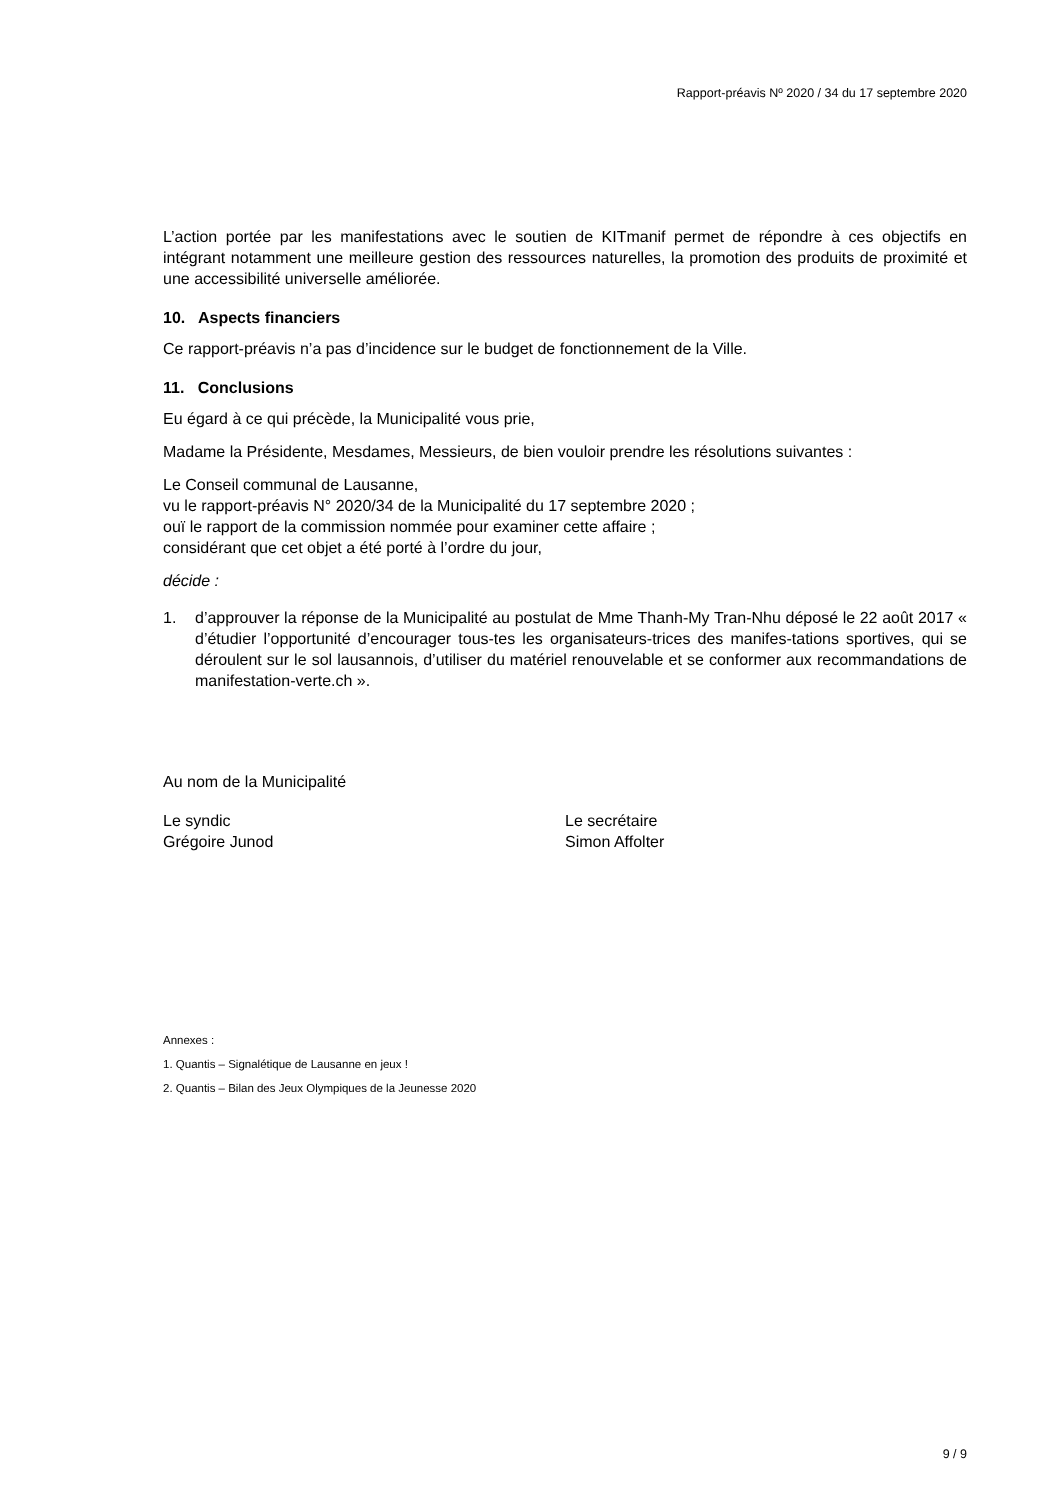Rapport-préavis Nº 2020 / 34 du 17 septembre 2020
L’action portée par les manifestations avec le soutien de KITmanif permet de répondre à ces objectifs en intégrant notamment une meilleure gestion des ressources naturelles, la promotion des produits de proximité et une accessibilité universelle améliorée.
10. Aspects financiers
Ce rapport-préavis n’a pas d’incidence sur le budget de fonctionnement de la Ville.
11. Conclusions
Eu égard à ce qui précède, la Municipalité vous prie,
Madame la Présidente, Mesdames, Messieurs, de bien vouloir prendre les résolutions suivantes :
Le Conseil communal de Lausanne,
vu le rapport-préavis N° 2020/34 de la Municipalité du 17 septembre 2020 ;
ouï le rapport de la commission nommée pour examiner cette affaire ;
considérant que cet objet a été porté à l’ordre du jour,
décide :
1. d’approuver la réponse de la Municipalité au postulat de Mme Thanh-My Tran-Nhu déposé le 22 août 2017 « d’étudier l’opportunité d’encourager tous-tes les organisateurs-trices des manifes-tations sportives, qui se déroulent sur le sol lausannois, d’utiliser du matériel renouvelable et se conformer aux recommandations de manifestation-verte.ch ».
Au nom de la Municipalité
Le syndic
Grégoire Junod
Le secrétaire
Simon Affolter
Annexes :
1. Quantis – Signalétique de Lausanne en jeux !
2. Quantis – Bilan des Jeux Olympiques de la Jeunesse 2020
9 / 9